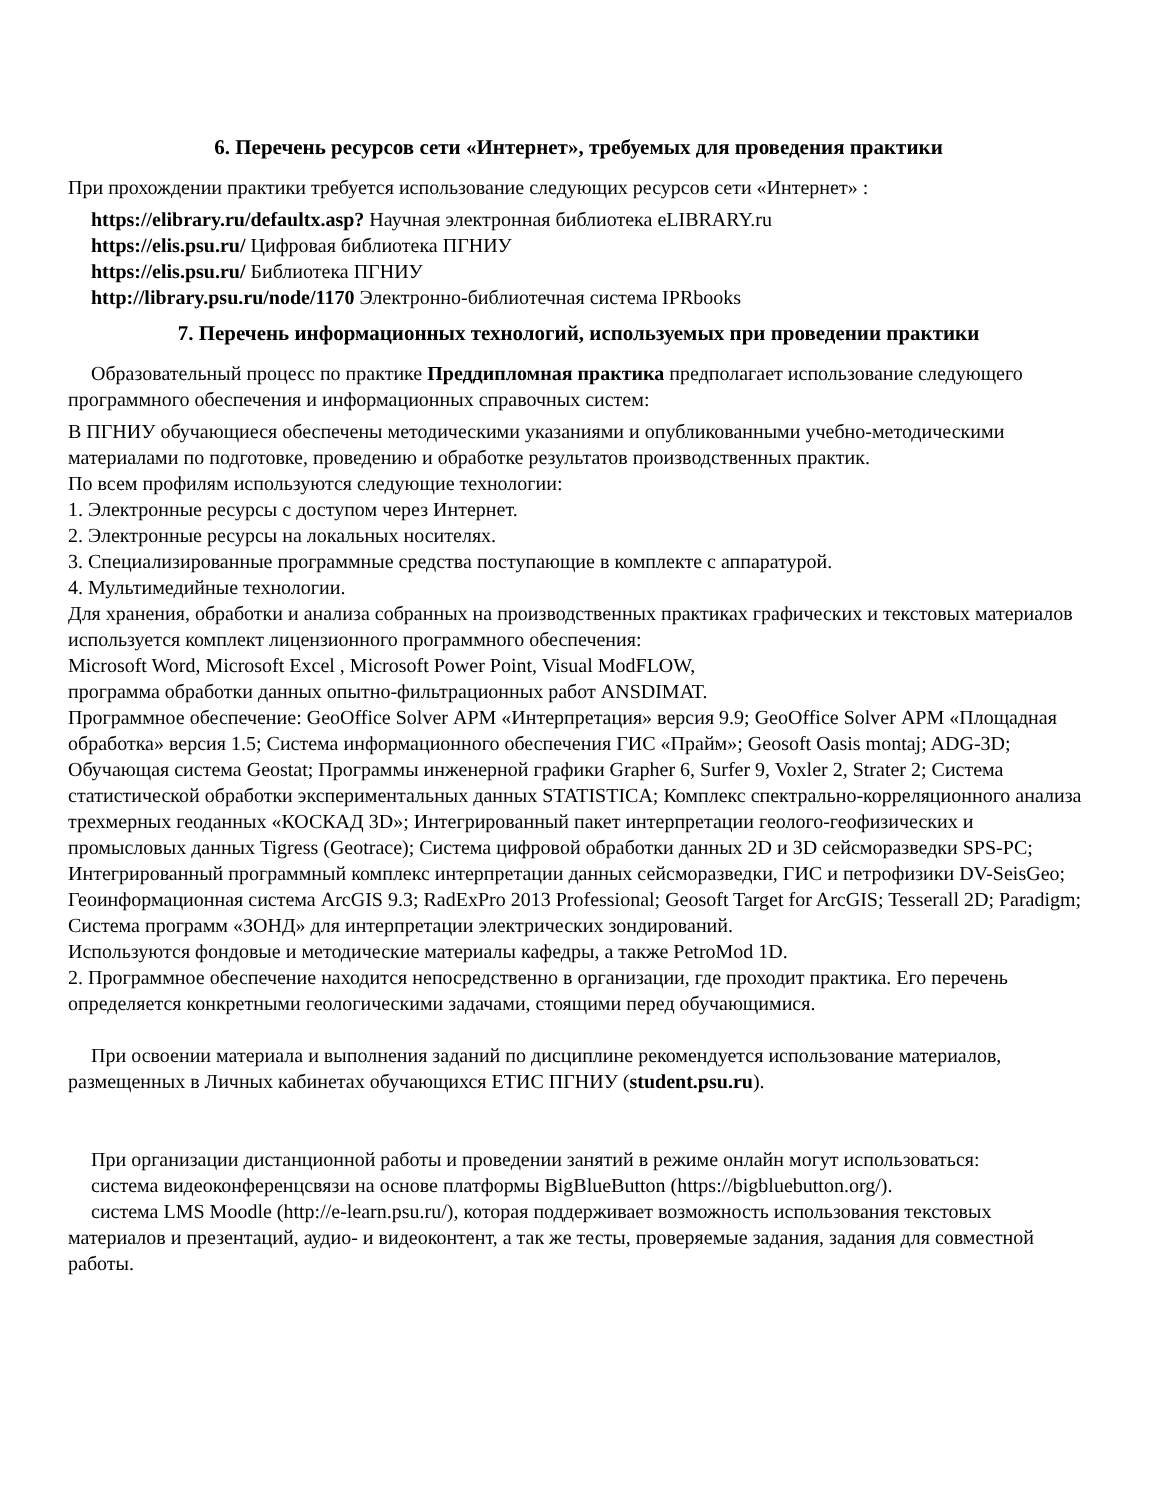6. Перечень ресурсов сети «Интернет», требуемых для проведения практики
При прохождении практики требуется использование следующих ресурсов сети «Интернет» :
https://elibrary.ru/defaultx.asp? Научная электронная библиотека eLIBRARY.ru
https://elis.psu.ru/ Цифровая библиотека ПГНИУ
https://elis.psu.ru/ Библиотека ПГНИУ
http://library.psu.ru/node/1170 Электронно-библиотечная система IPRbooks
7. Перечень информационных технологий, используемых при проведении практики
Образовательный процесс по практике Преддипломная практика предполагает использование следующего программного обеспечения и информационных справочных систем:
В ПГНИУ обучающиеся обеспечены методическими указаниями и опубликованными учебно-методическими материалами по подготовке, проведению и обработке результатов производственных практик.
По всем профилям используются следующие технологии:
1. Электронные ресурсы с доступом через Интернет.
2. Электронные ресурсы на локальных носителях.
3. Специализированные программные средства поступающие в комплекте с аппаратурой.
4. Мультимедийные технологии.
Для хранения, обработки и анализа собранных на производственных практиках графических и текстовых материалов используется комплект лицензионного программного обеспечения:
Microsoft Word, Microsoft Excel , Microsoft Power Point, Visual ModFLOW,
программа обработки данных опытно-фильтрационных работ ANSDIMAT.
Программное обеспечение: GeoOffice Solver АРМ «Интерпретация» версия 9.9; GeoOffice Solver АРМ «Площадная обработка» версия 1.5; Система информационного обеспечения ГИС «Прайм»; Geosoft Oasis montaj; ADG-3D; Обучающая система Geostat; Программы инженерной графики Grapher 6, Surfer 9, Voxler 2, Strater 2; Система статистической обработки экспериментальных данных STATISTICA; Комплекс спектрально-корреляционного анализа трехмерных геоданных «КОСКАД 3D»; Интегрированный пакет интерпретации геолого-геофизических и промысловых данных Tigress (Geotrace); Система цифровой обработки данных 2D и 3D сейсморазведки SPS-PC; Интегрированный программный комплекс интерпретации данных сейсморазведки, ГИС и петрофизики DV-SeisGeo; Геоинформационная система ArcGIS 9.3; RadExPro 2013 Professional; Geosoft Target for ArcGIS; Tesserall 2D; Paradigm; Система программ «ЗОНД» для интерпретации электрических зондирований.
Используются фондовые и методические материалы кафедры, а также PetroMod 1D.
2. Программное обеспечение находится непосредственно в организации, где проходит практика. Его перечень определяется конкретными геологическими задачами, стоящими перед обучающимися.
При освоении материала и выполнения заданий по дисциплине рекомендуется использование материалов, размещенных в Личных кабинетах обучающихся ЕТИС ПГНИУ (student.psu.ru).
При организации дистанционной работы и проведении занятий в режиме онлайн могут использоваться:
система видеоконференцсвязи на основе платформы BigBlueButton (https://bigbluebutton.org/).
система LMS Moodle (http://e-learn.psu.ru/), которая поддерживает возможность использования текстовых материалов и презентаций, аудио- и видеоконтент, а так же тесты, проверяемые задания, задания для совместной работы.